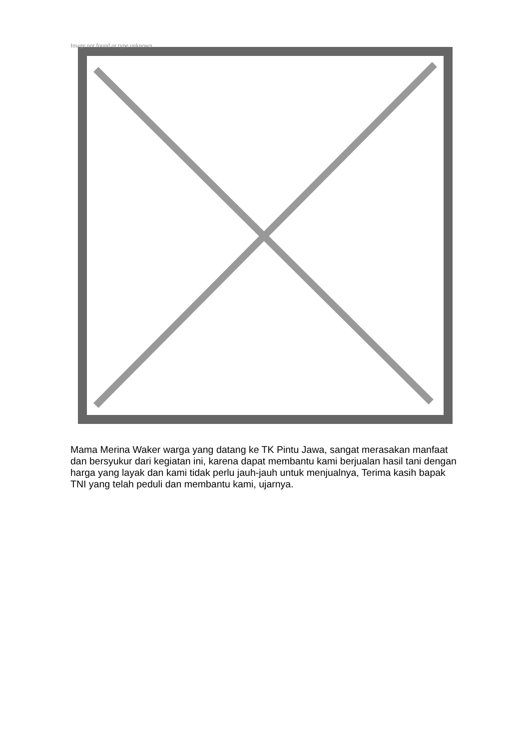Image not found or type unknown
Mama Merina Waker warga yang datang ke TK Pintu Jawa, sangat merasakan manfaat dan bersyukur dari kegiatan ini, karena dapat membantu kami berjualan hasil tani dengan harga yang layak dan kami tidak perlu jauh-jauh untuk menjualnya, Terima kasih bapak TNI yang telah peduli dan membantu kami, ujarnya.